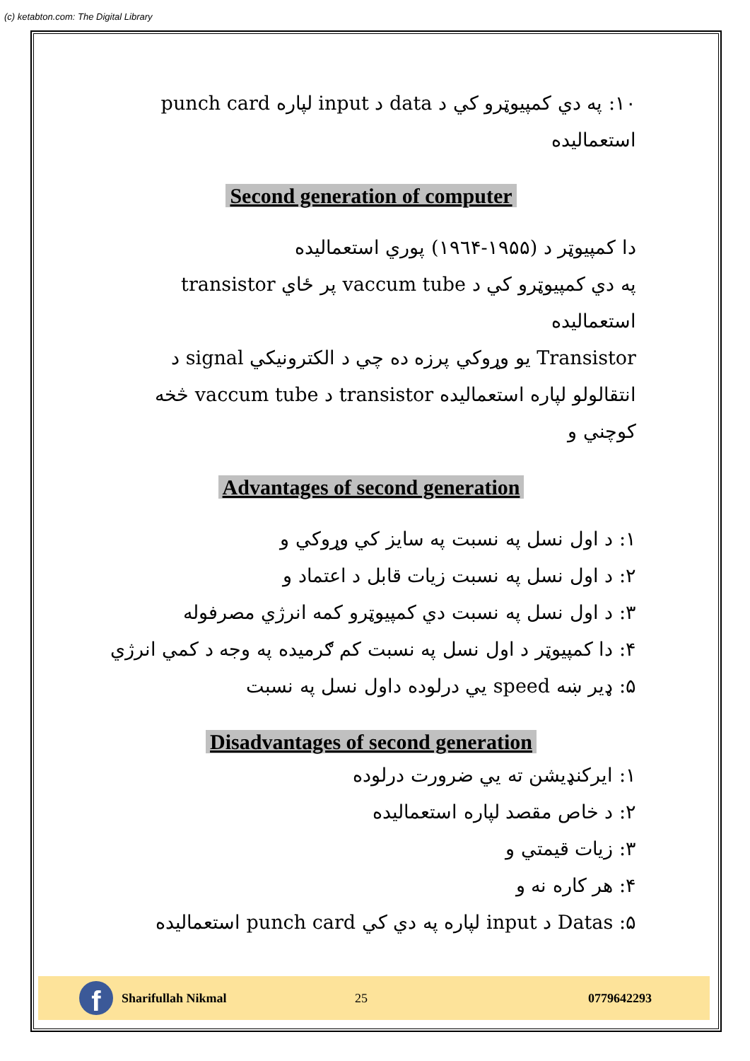(c) ketabton.com: The Digital Library
۱۰: په دي کمپیوټرو کي د data د input لپاره punch card استعمالیده
Second generation of computer
دا کمپیوټر د (۱۹۵۵-۱۹٦۴) پوري استعمالیده
په دي کمپیوټرو کي د vaccum tube پر ځاي transistor استعمالیده
Transistor یو وړوکي پرزه ده چي د الکترونیکي signal د انتقالولو لپاره استعمالیده transistor د vaccum tube څخه کوچني و
Advantages of second generation
۱: د اول نسل په نسبت په سایز کي وړوکي و
۲: د اول نسل په نسبت زیات قابل د اعتماد و
۳: د اول نسل په نسبت دي کمپیوټرو کمه انرژي مصرفوله
۴: دا کمپیوټر د اول نسل په نسبت کم ګرمیده په وجه د کمي انرژي
۵: ډیر ښه speed یي درلوده داول نسل په نسبت
Disadvantages of second generation
۱: ایرکنډیشن ته یي ضرورت درلوده
۲: د خاص مقصد لپاره استعمالیده
۳: زیات قیمتي و
۴: هر کاره نه و
۵: Datas د input لپاره په دي کي punch card استعمالیده
f
Sharifullah Nikmal 25 0779642293